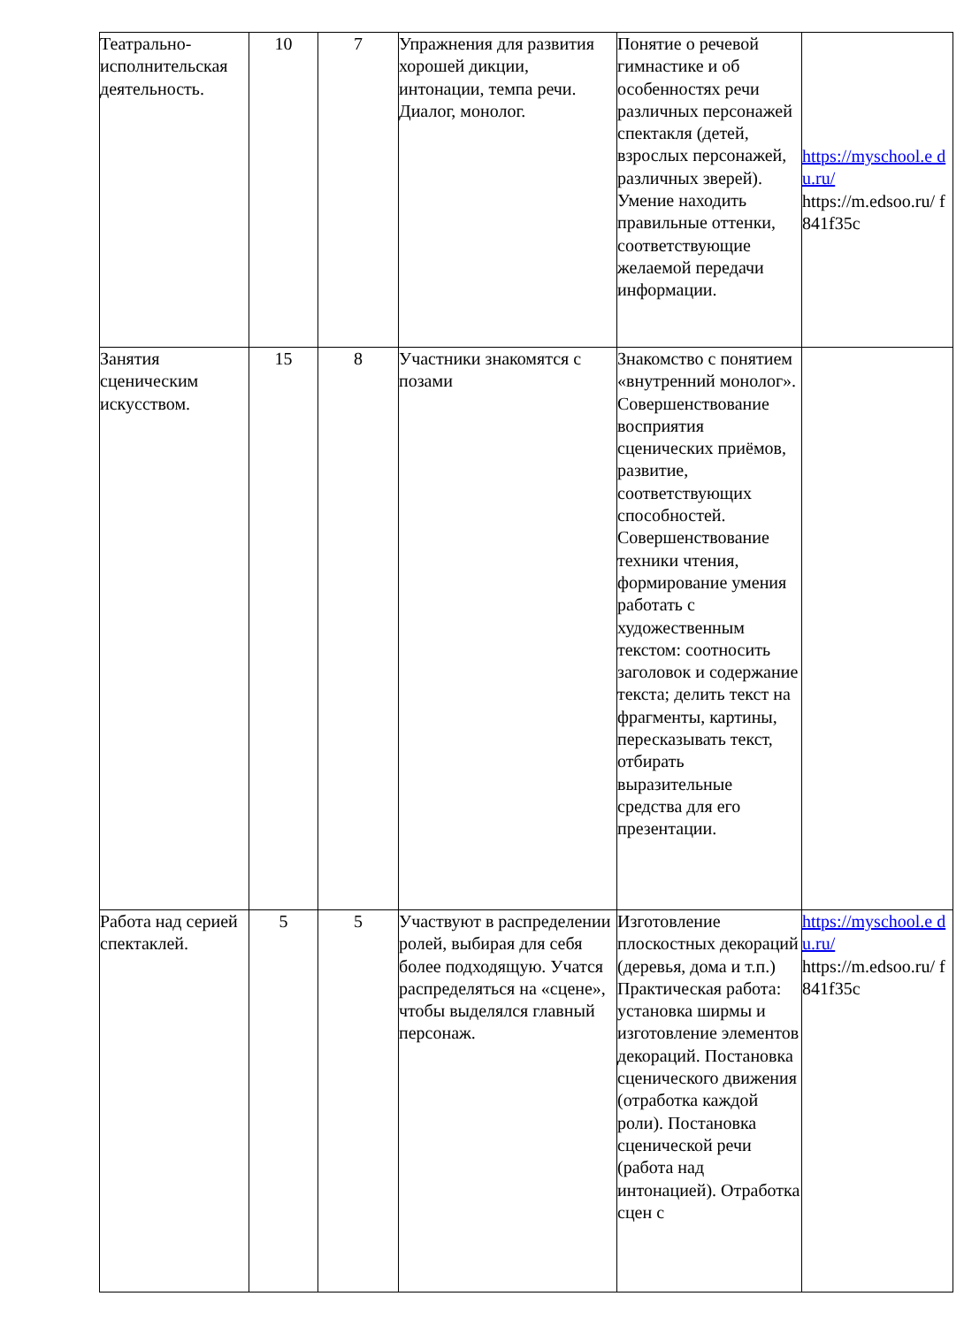| Театрально-исполнительская деятельность. | 10 | 7 | Упражнения для развития хорошей дикции, интонации, темпа речи. Диалог, монолог. | Понятие о речевой гимнастике и об особенностях речи различных персонажей спектакля (детей, взрослых персонажей, различных зверей). Умение находить правильные оттенки, соответствующие желаемой передачи информации. | https://myschool.e d u.ru/ https://m.edsoo.ru/ f 841f35c |
| Занятия сценическим искусством. | 15 | 8 | Участники знакомятся с позами | Знакомство с понятием «внутренний монолог». Совершенствование восприятия сценических приёмов, развитие, соответствующих способностей. Совершенствование техники чтения, формирование умения работать с художественным текстом: соотносить заголовок и содержание текста; делить текст на фрагменты, картины, пересказывать текст, отбирать выразительные средства для его презентации. | |
| Работа над серией спектаклей. | 5 | 5 | Участвуют в распределении ролей, выбирая для себя более подходящую. Учатся распределяться на «сцене», чтобы выделялся главный персонаж. | Изготовление плоскостных декораций (деревья, дома и т.п.) Практическая работа: установка ширмы и изготовление элементов декораций. Постановка сценического движения (отработка каждой роли). Постановка сценической речи (работа над интонацией). Отработка сцен с | https://myschool.e d u.ru/ https://m.edsoo.ru/ f 841f35c |